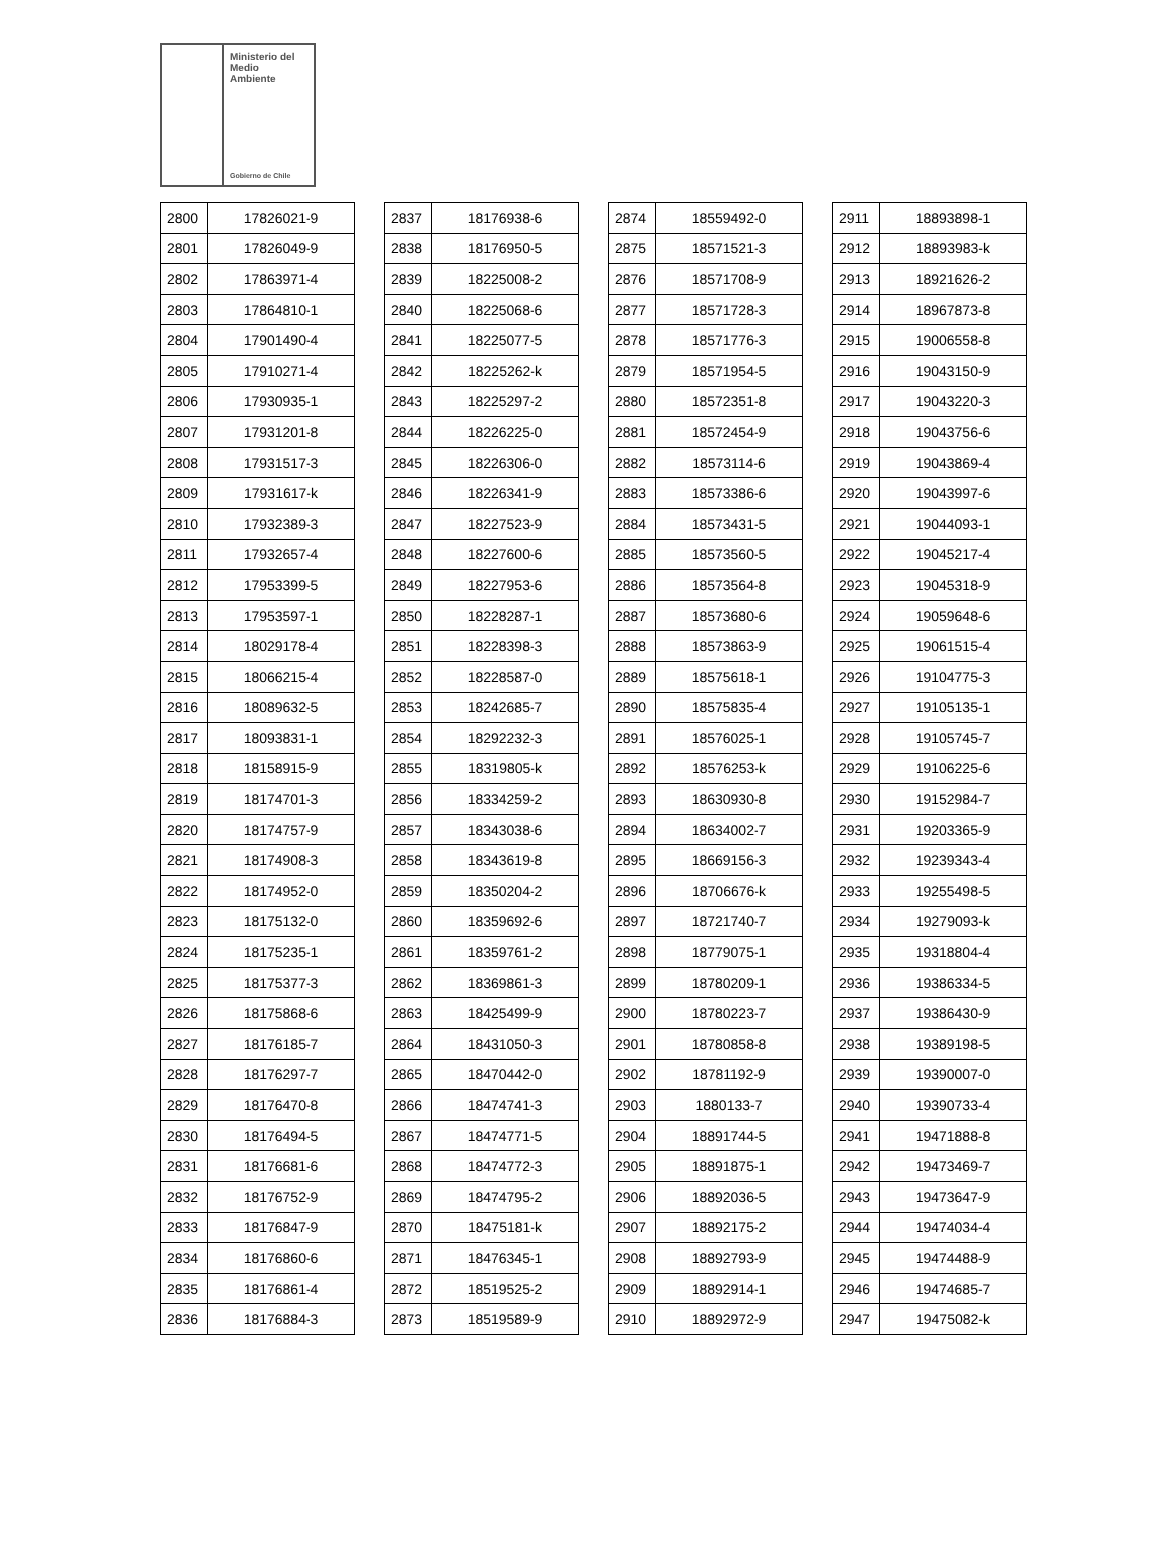Ministerio del
Medio
Ambiente
Gobierno de Chile
| 2800 | 17826021-9 |
| 2801 | 17826049-9 |
| 2802 | 17863971-4 |
| 2803 | 17864810-1 |
| 2804 | 17901490-4 |
| 2805 | 17910271-4 |
| 2806 | 17930935-1 |
| 2807 | 17931201-8 |
| 2808 | 17931517-3 |
| 2809 | 17931617-k |
| 2810 | 17932389-3 |
| 2811 | 17932657-4 |
| 2812 | 17953399-5 |
| 2813 | 17953597-1 |
| 2814 | 18029178-4 |
| 2815 | 18066215-4 |
| 2816 | 18089632-5 |
| 2817 | 18093831-1 |
| 2818 | 18158915-9 |
| 2819 | 18174701-3 |
| 2820 | 18174757-9 |
| 2821 | 18174908-3 |
| 2822 | 18174952-0 |
| 2823 | 18175132-0 |
| 2824 | 18175235-1 |
| 2825 | 18175377-3 |
| 2826 | 18175868-6 |
| 2827 | 18176185-7 |
| 2828 | 18176297-7 |
| 2829 | 18176470-8 |
| 2830 | 18176494-5 |
| 2831 | 18176681-6 |
| 2832 | 18176752-9 |
| 2833 | 18176847-9 |
| 2834 | 18176860-6 |
| 2835 | 18176861-4 |
| 2836 | 18176884-3 |
| 2837 | 18176938-6 |
| 2838 | 18176950-5 |
| 2839 | 18225008-2 |
| 2840 | 18225068-6 |
| 2841 | 18225077-5 |
| 2842 | 18225262-k |
| 2843 | 18225297-2 |
| 2844 | 18226225-0 |
| 2845 | 18226306-0 |
| 2846 | 18226341-9 |
| 2847 | 18227523-9 |
| 2848 | 18227600-6 |
| 2849 | 18227953-6 |
| 2850 | 18228287-1 |
| 2851 | 18228398-3 |
| 2852 | 18228587-0 |
| 2853 | 18242685-7 |
| 2854 | 18292232-3 |
| 2855 | 18319805-k |
| 2856 | 18334259-2 |
| 2857 | 18343038-6 |
| 2858 | 18343619-8 |
| 2859 | 18350204-2 |
| 2860 | 18359692-6 |
| 2861 | 18359761-2 |
| 2862 | 18369861-3 |
| 2863 | 18425499-9 |
| 2864 | 18431050-3 |
| 2865 | 18470442-0 |
| 2866 | 18474741-3 |
| 2867 | 18474771-5 |
| 2868 | 18474772-3 |
| 2869 | 18474795-2 |
| 2870 | 18475181-k |
| 2871 | 18476345-1 |
| 2872 | 18519525-2 |
| 2873 | 18519589-9 |
| 2874 | 18559492-0 |
| 2875 | 18571521-3 |
| 2876 | 18571708-9 |
| 2877 | 18571728-3 |
| 2878 | 18571776-3 |
| 2879 | 18571954-5 |
| 2880 | 18572351-8 |
| 2881 | 18572454-9 |
| 2882 | 18573114-6 |
| 2883 | 18573386-6 |
| 2884 | 18573431-5 |
| 2885 | 18573560-5 |
| 2886 | 18573564-8 |
| 2887 | 18573680-6 |
| 2888 | 18573863-9 |
| 2889 | 18575618-1 |
| 2890 | 18575835-4 |
| 2891 | 18576025-1 |
| 2892 | 18576253-k |
| 2893 | 18630930-8 |
| 2894 | 18634002-7 |
| 2895 | 18669156-3 |
| 2896 | 18706676-k |
| 2897 | 18721740-7 |
| 2898 | 18779075-1 |
| 2899 | 18780209-1 |
| 2900 | 18780223-7 |
| 2901 | 18780858-8 |
| 2902 | 18781192-9 |
| 2903 | 1880133-7 |
| 2904 | 18891744-5 |
| 2905 | 18891875-1 |
| 2906 | 18892036-5 |
| 2907 | 18892175-2 |
| 2908 | 18892793-9 |
| 2909 | 18892914-1 |
| 2910 | 18892972-9 |
| 2911 | 18893898-1 |
| 2912 | 18893983-k |
| 2913 | 18921626-2 |
| 2914 | 18967873-8 |
| 2915 | 19006558-8 |
| 2916 | 19043150-9 |
| 2917 | 19043220-3 |
| 2918 | 19043756-6 |
| 2919 | 19043869-4 |
| 2920 | 19043997-6 |
| 2921 | 19044093-1 |
| 2922 | 19045217-4 |
| 2923 | 19045318-9 |
| 2924 | 19059648-6 |
| 2925 | 19061515-4 |
| 2926 | 19104775-3 |
| 2927 | 19105135-1 |
| 2928 | 19105745-7 |
| 2929 | 19106225-6 |
| 2930 | 19152984-7 |
| 2931 | 19203365-9 |
| 2932 | 19239343-4 |
| 2933 | 19255498-5 |
| 2934 | 19279093-k |
| 2935 | 19318804-4 |
| 2936 | 19386334-5 |
| 2937 | 19386430-9 |
| 2938 | 19389198-5 |
| 2939 | 19390007-0 |
| 2940 | 19390733-4 |
| 2941 | 19471888-8 |
| 2942 | 19473469-7 |
| 2943 | 19473647-9 |
| 2944 | 19474034-4 |
| 2945 | 19474488-9 |
| 2946 | 19474685-7 |
| 2947 | 19475082-k |